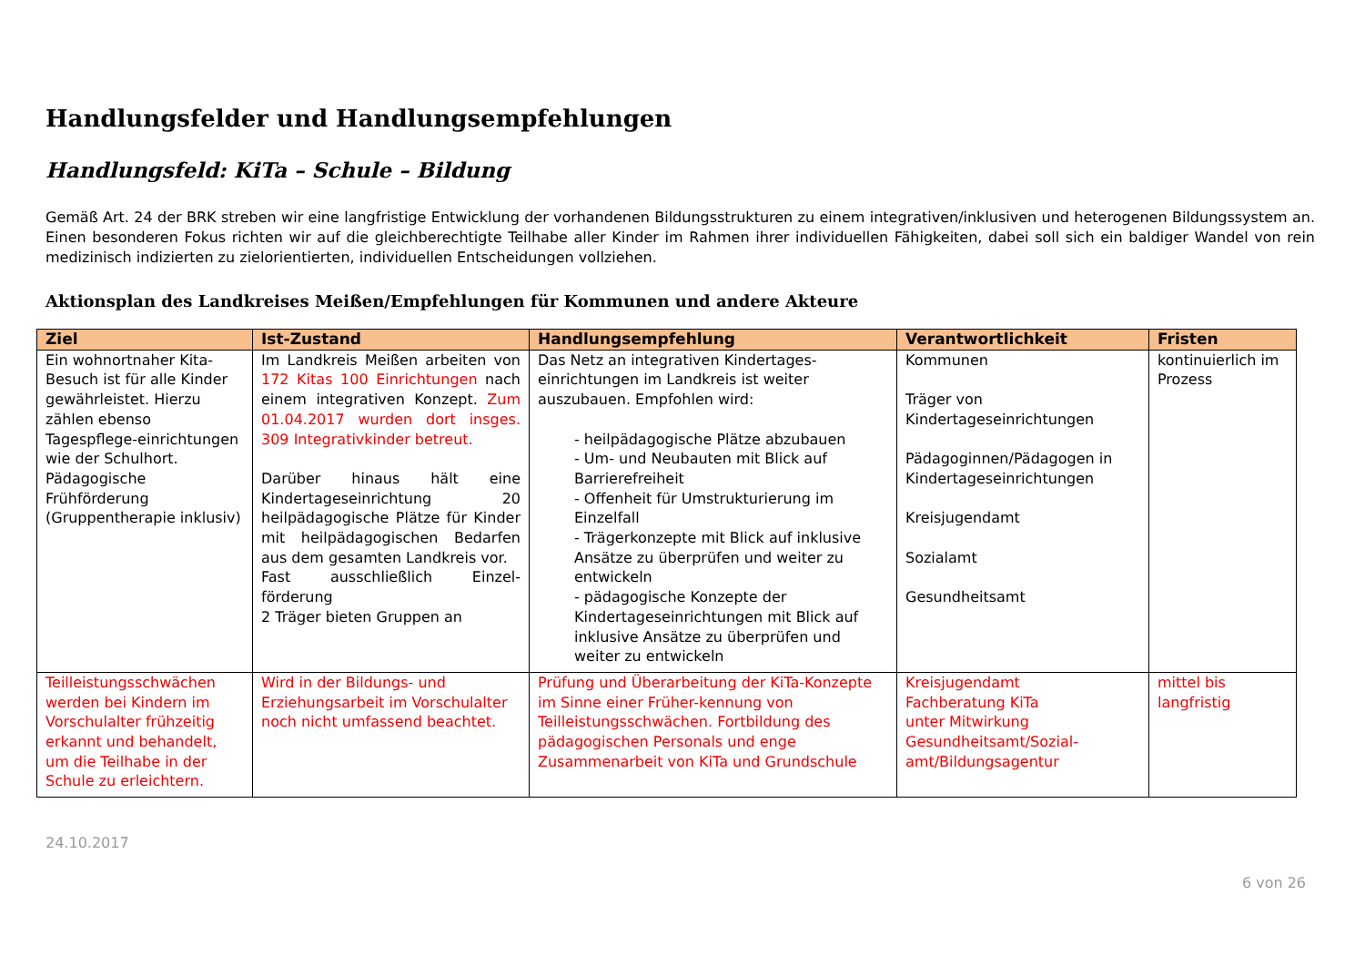Handlungsfelder und Handlungsempfehlungen
Handlungsfeld: KiTa – Schule – Bildung
Gemäß Art. 24 der BRK streben wir eine langfristige Entwicklung der vorhandenen Bildungsstrukturen zu einem integrativen/inklusiven und heterogenen Bildungssystem an. Einen besonderen Fokus richten wir auf die gleichberechtigte Teilhabe aller Kinder im Rahmen ihrer individuellen Fähigkeiten, dabei soll sich ein baldiger Wandel von rein medizinisch indizierten zu zielorientierten, individuellen Entscheidungen vollziehen.
Aktionsplan des Landkreises Meißen/Empfehlungen für Kommunen und andere Akteure
| Ziel | Ist-Zustand | Handlungsempfehlung | Verantwortlichkeit | Fristen |
| --- | --- | --- | --- | --- |
| Ein wohnortnaher Kita-Besuch ist für alle Kinder gewährleistet. Hierzu zählen ebenso Tagespflege-einrichtungen wie der Schulhort. Pädagogische Frühförderung (Gruppentherapie inklusiv) | Im Landkreis Meißen arbeiten von 172 Kitas 100 Einrichtungen nach einem integrativen Konzept. Zum 01.04.2017 wurden dort insges. 309 Integrativkinder betreut. Darüber hinaus hält eine Kindertageseinrichtung 20 heilpädagogische Plätze für Kinder mit heilpädagogischen Bedarfen aus dem gesamten Landkreis vor. Fast ausschließlich Einzel-förderung 2 Träger bieten Gruppen an | Das Netz an integrativen Kindertages-einrichtungen im Landkreis ist weiter auszubauen. Empfohlen wird: - heilpädagogische Plätze abzubauen - Um- und Neubauten mit Blick auf Barrierefreiheit - Offenheit für Umstrukturierung im Einzelfall - Trägerkonzepte mit Blick auf inklusive Ansätze zu überprüfen und weiter zu entwickeln - pädagogische Konzepte der Kindertageseinrichtungen mit Blick auf inklusive Ansätze zu überprüfen und weiter zu entwickeln | Kommunen Träger von Kindertageseinrichtungen Pädagoginnen/Pädagogen in Kindertageseinrichtungen Kreisjugendamt Sozialamt Gesundheitsamt | kontinuierlich im Prozess |
| Teilleistungsschwächen werden bei Kindern im Vorschulalter frühzeitig erkannt und behandelt, um die Teilhabe in der Schule zu erleichtern. | Wird in der Bildungs- und Erziehungsarbeit im Vorschulalter noch nicht umfassend beachtet. | Prüfung und Überarbeitung der KiTa-Konzepte im Sinne einer Früher-kennung von Teilleistungsschwächen. Fortbildung des pädagogischen Personals und enge Zusammenarbeit von KiTa und Grundschule | Kreisjugendamt Fachberatung KiTa unter Mitwirkung Gesundheitsamt/Sozial-amt/Bildungsagentur | mittel bis langfristig |
24.10.2017
6 von 26